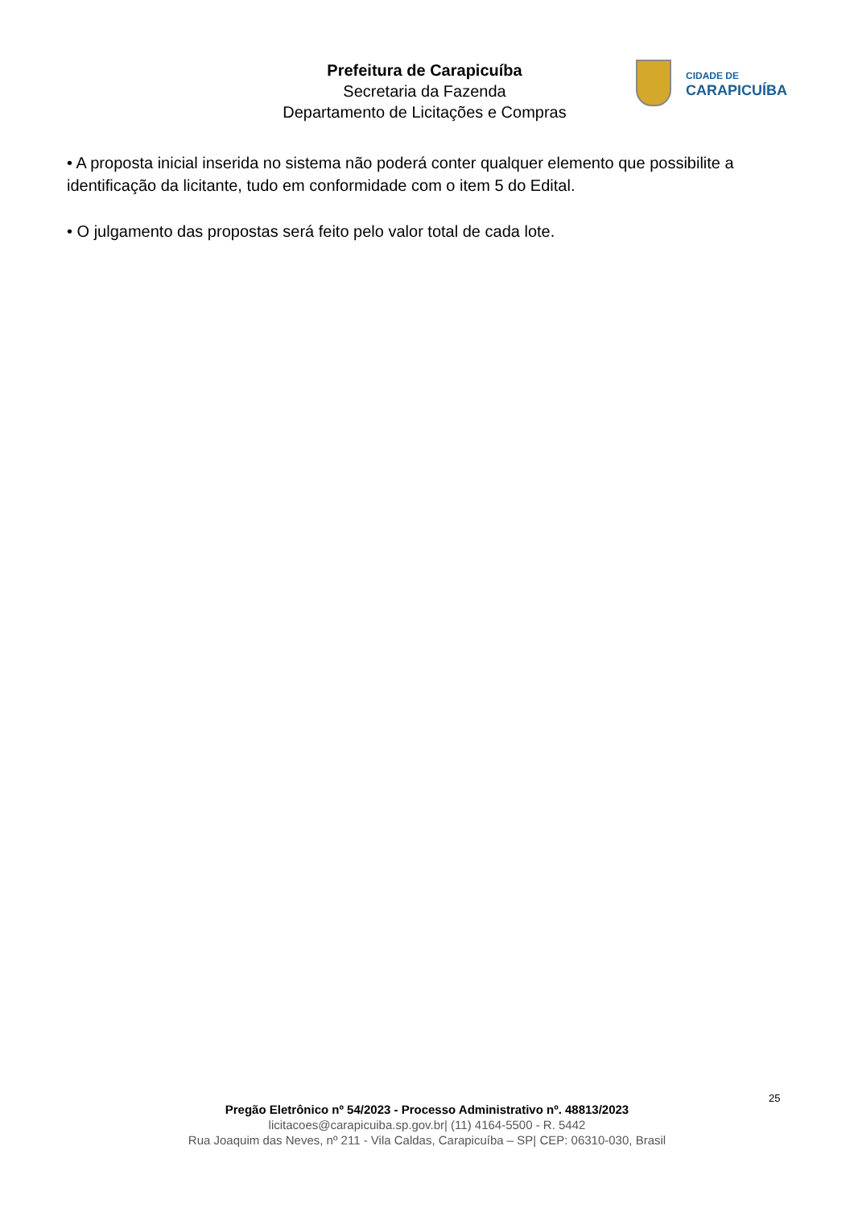Prefeitura de Carapicuíba
Secretaria da Fazenda
Departamento de Licitações e Compras
CIDADE DE
CARAPICUÍBA
• A proposta inicial inserida no sistema não poderá conter qualquer elemento que possibilite a identificação da licitante, tudo em conformidade com o item 5 do Edital.
• O julgamento das propostas será feito pelo valor total de cada lote.
25
Pregão Eletrônico nº 54/2023 - Processo Administrativo nº. 48813/2023
licitacoes@carapicuiba.sp.gov.br| (11) 4164-5500 - R. 5442
Rua Joaquim das Neves, nº 211 - Vila Caldas, Carapicuíba – SP| CEP: 06310-030, Brasil